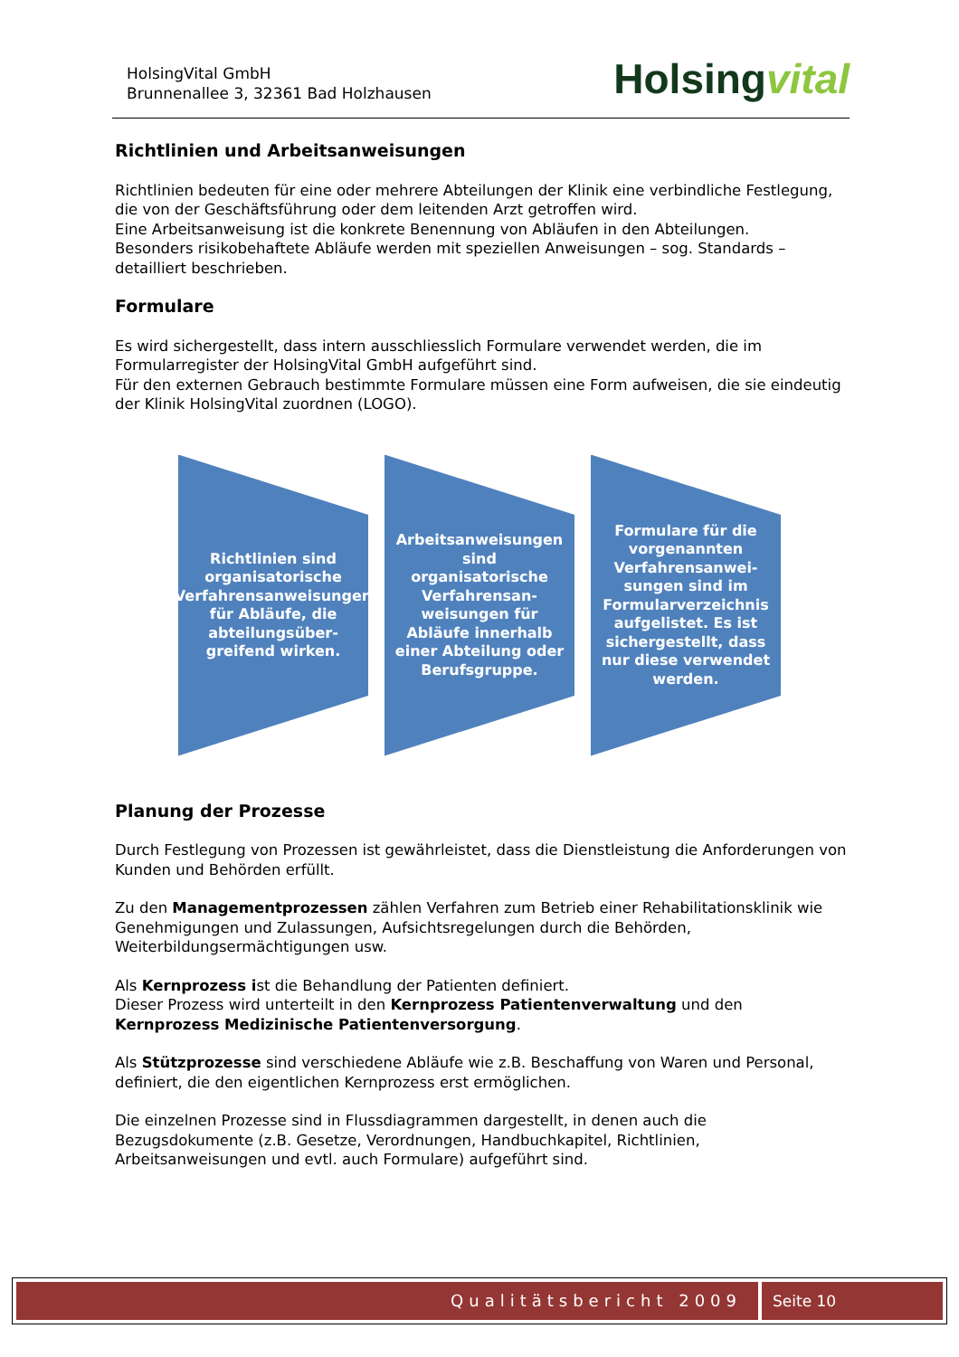HolsingVital GmbH
Brunnenallee 3, 32361 Bad Holzhausen
Holsingvital
Richtlinien und Arbeitsanweisungen
Richtlinien bedeuten für eine oder mehrere Abteilungen der Klinik eine verbindliche Festlegung, die von der Geschäftsführung oder dem leitenden Arzt getroffen wird.
Eine Arbeitsanweisung ist die konkrete Benennung von Abläufen in den Abteilungen.
Besonders risikobehaftete Abläufe werden mit speziellen Anweisungen – sog. Standards – detailliert beschrieben.
Formulare
Es wird sichergestellt, dass intern ausschliesslich Formulare verwendet werden, die im Formularregister der HolsingVital GmbH aufgeführt sind.
Für den externen Gebrauch bestimmte Formulare müssen eine Form aufweisen, die sie eindeutig der Klinik HolsingVital zuordnen (LOGO).
Richtlinien sind organisatorische Verfahrensanweisungen für Abläufe, die abteilungsüber-greifend wirken.
Arbeitsanweisungen sind organisatorische Verfahrensan-weisungen für Abläufe innerhalb einer Abteilung oder Berufsgruppe.
Formulare für die vorgenannten Verfahrensanwei-sungen sind im Formularverzeichnis aufgelistet. Es ist sichergestellt, dass nur diese verwendet werden.
Planung der Prozesse
Durch Festlegung von Prozessen ist gewährleistet, dass die Dienstleistung die Anforderungen von Kunden und Behörden erfüllt.
Zu den Managementprozessen zählen Verfahren zum Betrieb einer Rehabilitationsklinik wie Genehmigungen und Zulassungen, Aufsichtsregelungen durch die Behörden, Weiterbildungsermächtigungen usw.
Als Kernprozess ist die Behandlung der Patienten definiert.
Dieser Prozess wird unterteilt in den Kernprozess Patientenverwaltung und den Kernprozess Medizinische Patientenversorgung.
Als Stützprozesse sind verschiedene Abläufe wie z.B. Beschaffung von Waren und Personal, definiert, die den eigentlichen Kernprozess erst ermöglichen.
Die einzelnen Prozesse sind in Flussdiagrammen dargestellt, in denen auch die Bezugsdokumente (z.B. Gesetze, Verordnungen, Handbuchkapitel, Richtlinien, Arbeitsanweisungen und evtl. auch Formulare) aufgeführt sind.
Qualitätsbericht 2009 Seite 10